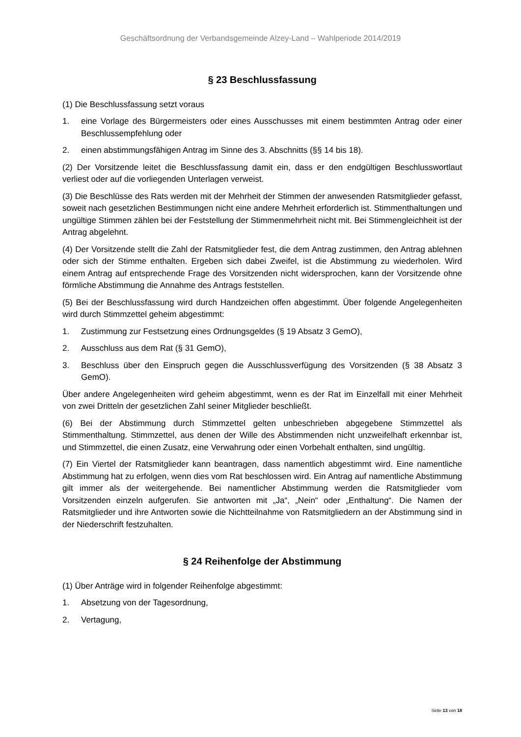Geschäftsordnung der Verbandsgemeinde Alzey-Land – Wahlperiode 2014/2019
§ 23 Beschlussfassung
(1) Die Beschlussfassung setzt voraus
1. eine Vorlage des Bürgermeisters oder eines Ausschusses mit einem bestimmten Antrag oder einer Beschlussempfehlung oder
2. einen abstimmungsfähigen Antrag im Sinne des 3. Abschnitts (§§ 14 bis 18).
(2) Der Vorsitzende leitet die Beschlussfassung damit ein, dass er den endgültigen Beschlusswortlaut verliest oder auf die vorliegenden Unterlagen verweist.
(3) Die Beschlüsse des Rats werden mit der Mehrheit der Stimmen der anwesenden Ratsmitglieder gefasst, soweit nach gesetzlichen Bestimmungen nicht eine andere Mehrheit erforderlich ist. Stimmenthaltungen und ungültige Stimmen zählen bei der Feststellung der Stimmenmehrheit nicht mit. Bei Stimmengleichheit ist der Antrag abgelehnt.
(4) Der Vorsitzende stellt die Zahl der Ratsmitglieder fest, die dem Antrag zustimmen, den Antrag ablehnen oder sich der Stimme enthalten. Ergeben sich dabei Zweifel, ist die Abstimmung zu wiederholen. Wird einem Antrag auf entsprechende Frage des Vorsitzenden nicht widersprochen, kann der Vorsitzende ohne förmliche Abstimmung die Annahme des Antrags feststellen.
(5) Bei der Beschlussfassung wird durch Handzeichen offen abgestimmt. Über folgende Angelegenheiten wird durch Stimmzettel geheim abgestimmt:
1. Zustimmung zur Festsetzung eines Ordnungsgeldes (§ 19 Absatz 3 GemO),
2. Ausschluss aus dem Rat (§ 31 GemO),
3. Beschluss über den Einspruch gegen die Ausschlussverfügung des Vorsitzenden (§ 38 Absatz 3 GemO).
Über andere Angelegenheiten wird geheim abgestimmt, wenn es der Rat im Einzelfall mit einer Mehrheit von zwei Dritteln der gesetzlichen Zahl seiner Mitglieder beschließt.
(6) Bei der Abstimmung durch Stimmzettel gelten unbeschrieben abgegebene Stimmzettel als Stimmenthaltung. Stimmzettel, aus denen der Wille des Abstimmenden nicht unzweifelhaft erkennbar ist, und Stimmzettel, die einen Zusatz, eine Verwahrung oder einen Vorbehalt enthalten, sind ungültig.
(7) Ein Viertel der Ratsmitglieder kann beantragen, dass namentlich abgestimmt wird. Eine namentliche Abstimmung hat zu erfolgen, wenn dies vom Rat beschlossen wird. Ein Antrag auf namentliche Abstimmung gilt immer als der weitergehende. Bei namentlicher Abstimmung werden die Ratsmitglieder vom Vorsitzenden einzeln aufgerufen. Sie antworten mit „Ja“, „Nein“ oder „Enthaltung“. Die Namen der Ratsmitglieder und ihre Antworten sowie die Nichtteilnahme von Ratsmitgliedern an der Abstimmung sind in der Niederschrift festzuhalten.
§ 24 Reihenfolge der Abstimmung
(1) Über Anträge wird in folgender Reihenfolge abgestimmt:
1. Absetzung von der Tagesordnung,
2. Vertagung,
Seite 13 von 18